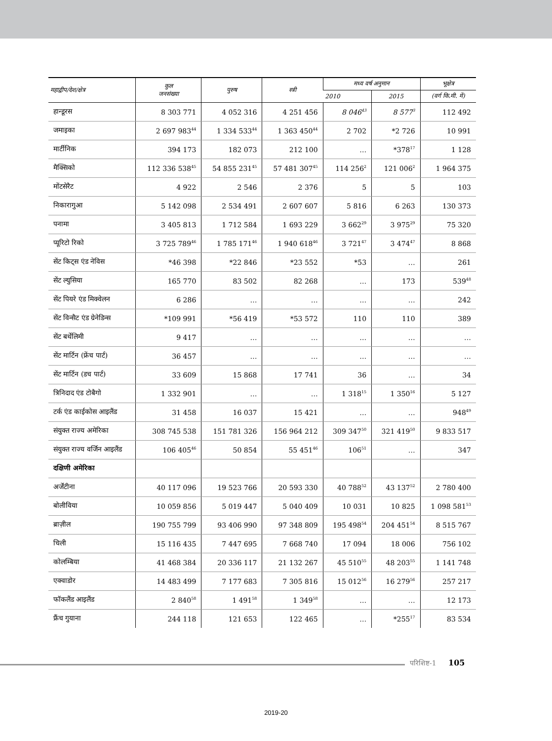| महाद्वीप/देश/क्षेत्र | कुल जनसंख्या | पुरुष | स्त्री | मध्य वर्ष अनुमान | | भूक्षेत्र |
| --- | --- | --- | --- | --- | --- | --- |
| | | | | 2010 | 2015 | (वर्ग कि.मी. में) |
| हान्डूरस | 8 303 771 | 4 052 316 | 4 251 456 | 8 046<sup>43</sup> | 8 577<sup>3</sup> | 112 492 |
| जमाइका | 2 697 983<sup>44</sup> | 1 334 533<sup>44</sup> | 1 363 450<sup>44</sup> | 2 702 | *2 726 | 10 991 |
| मार्टीनिक | 394 173 | 182 073 | 212 100 | … | *378<sup>17</sup> | 1 128 |
| मैक्सिको | 112 336 538<sup>45</sup> | 54 855 231<sup>45</sup> | 57 481 307<sup>45</sup> | 114 256<sup>2</sup> | 121 006<sup>2</sup> | 1 964 375 |
| मोंटसेरैट | 4 922 | 2 546 | 2 376 | 5 | 5 | 103 |
| निकारागुआ | 5 142 098 | 2 534 491 | 2 607 607 | 5 816 | 6 263 | 130 373 |
| पनामा | 3 405 813 | 1 712 584 | 1 693 229 | 3 662<sup>29</sup> | 3 975<sup>29</sup> | 75 320 |
| प्यूरिटो रिको | 3 725 789<sup>46</sup> | 1 785 171<sup>46</sup> | 1 940 618<sup>46</sup> | 3 721<sup>47</sup> | 3 474<sup>47</sup> | 8 868 |
| सेंट किट्स एंड नेविस | *46 398 | *22 846 | *23 552 | *53 | … | 261 |
| सेंट ल्युसिया | 165 770 | 83 502 | 82 268 | … | 173 | 539<sup>48</sup> |
| सेंट पियरे एंड मिक्वेलन | 6 286 | … | … | … | … | 242 |
| सेंट विन्सैट एंड ग्रेनेडिन्स | *109 991 | *56 419 | *53 572 | 110 | 110 | 389 |
| सेंट बर्थेलिमी | 9 417 | … | … | … | … | … |
| सेंट मार्टिन (फ्रेंच पार्ट) | 36 457 | … | … | … | … | … |
| सेंट मार्टिन (डच पार्ट) | 33 609 | 15 868 | 17 741 | 36 | … | 34 |
| त्रिनिदाद एंड टोबैगो | 1 332 901 | … | … | 1 318<sup>15</sup> | 1 350<sup>16</sup> | 5 127 |
| टर्क एंड काईकोस आइलैंड | 31 458 | 16 037 | 15 421 | … | … | 948<sup>49</sup> |
| संयुक्त राज्य अमेरिका | 308 745 538 | 151 781 326 | 156 964 212 | 309 347<sup>50</sup> | 321 419<sup>50</sup> | 9 833 517 |
| संयुक्त राज्य वर्जिन आइलैंड | 106 405<sup>46</sup> | 50 854 | 55 451<sup>46</sup> | 106<sup>51</sup> | … | 347 |
| दक्षिणी अमेरिका | | | | | | |
| अर्जेंटीना | 40 117 096 | 19 523 766 | 20 593 330 | 40 788<sup>52</sup> | 43 137<sup>52</sup> | 2 780 400 |
| बोलीविया | 10 059 856 | 5 019 447 | 5 040 409 | 10 031 | 10 825 | 1 098 581<sup>53</sup> |
| ब्राज़ील | 190 755 799 | 93 406 990 | 97 348 809 | 195 498<sup>54</sup> | 204 451<sup>54</sup> | 8 515 767 |
| चिली | 15 116 435 | 7 447 695 | 7 668 740 | 17 094 | 18 006 | 756 102 |
| कोलम्बिया | 41 468 384 | 20 336 117 | 21 132 267 | 45 510<sup>55</sup> | 48 203<sup>55</sup> | 1 141 748 |
| एक्वाडोर | 14 483 499 | 7 177 683 | 7 305 816 | 15 012<sup>56</sup> | 16 279<sup>56</sup> | 257 217 |
| फॉकलैंड आइलैंड | 2 840<sup>58</sup> | 1 491<sup>58</sup> | 1 349<sup>58</sup> | … | … | 12 173 |
| फ्रैंच गुयाना | 244 118 | 121 653 | 122 465 | … | *255<sup>17</sup> | 83 534 |
परिशिष्ट-1 105
2019-20